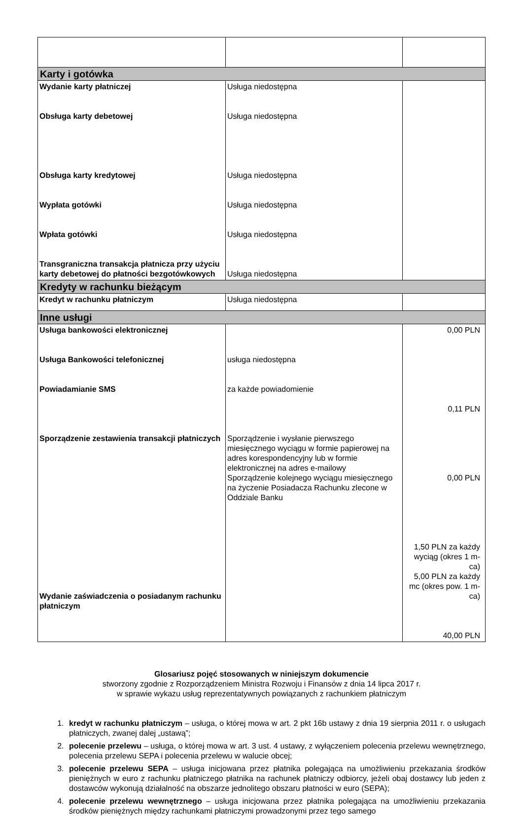| Karty i gotówka | | |
| Wydanie karty płatniczej Obsługa karty debetowej Obsługa karty kredytowej Wypłata gotówki Wpłata gotówki Transgraniczna transakcja płatnicza przy użyciu karty debetowej do płatności bezgotówkowych | Usługa niedostępna Usługa niedostępna Usługa niedostępna Usługa niedostępna Usługa niedostępna Usługa niedostępna | |
| Kredyty w rachunku bieżącym | | |
| Kredyt w rachunku płatniczym | Usługa niedostępna | |
| Inne usługi | | |
| Usługa bankowości elektronicznej Usługa Bankowości telefonicznej Powiadamianie SMS Sporządzenie zestawienia transakcji płatniczych Wydanie zaświadczenia o posiadanym rachunku płatniczym | usługa niedostępna za każde powiadomienie Sporządzenie i wysłanie pierwszego miesięcznego wyciągu w formie papierowej na adres korespondencyjny lub w formie elektronicznej na adres e-mailowy Sporządzenie kolejnego wyciągu miesięcznego na życzenie Posiadacza Rachunku zlecone w Oddziale Banku | 0,00 PLN 0,11 PLN 0,00 PLN 1,50 PLN za każdy wyciąg (okres 1 m-ca) 5,00 PLN za każdy mc (okres pow. 1 m-ca) 40,00 PLN |
Glosariusz pojęć stosowanych w niniejszym dokumencie
stworzony zgodnie z Rozporządzeniem Ministra Rozwoju i Finansów z dnia 14 lipca 2017 r.
w sprawie wykazu usług reprezentatywnych powiązanych z rachunkiem płatniczym
1. kredyt w rachunku płatniczym – usługa, o której mowa w art. 2 pkt 16b ustawy z dnia 19 sierpnia 2011 r. o usługach płatniczych, zwanej dalej „ustawą”;
2. polecenie przelewu – usługa, o której mowa w art. 3 ust. 4 ustawy, z wyłączeniem polecenia przelewu wewnętrznego, polecenia przelewu SEPA i polecenia przelewu w walucie obcej;
3. polecenie przelewu SEPA – usługa inicjowana przez płatnika polegająca na umożliwieniu przekazania środków pieniężnych w euro z rachunku płatniczego płatnika na rachunek płatniczy odbiorcy, jeżeli obaj dostawcy lub jeden z dostawców wykonują działalność na obszarze jednolitego obszaru płatności w euro (SEPA);
4. polecenie przelewu wewnętrznego – usługa inicjowana przez płatnika polegająca na umożliwieniu przekazania środków pieniężnych między rachunkami płatniczymi prowadzonymi przez tego samego